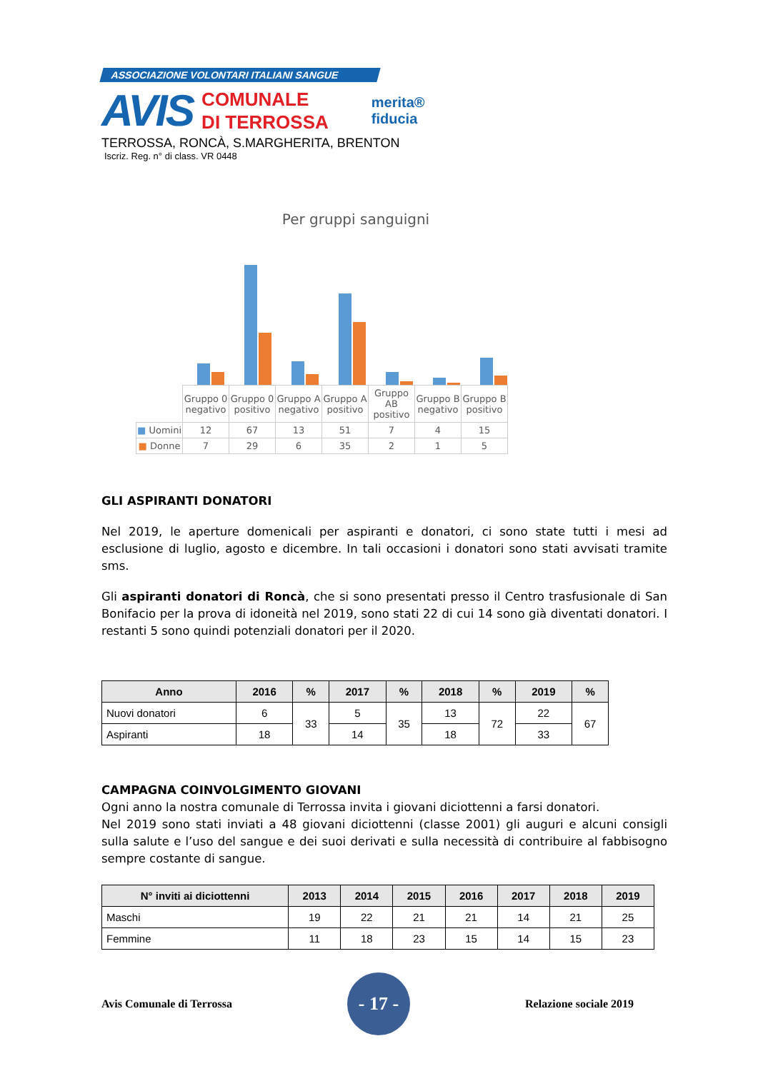ASSOCIAZIONE VOLONTARI ITALIANI SANGUE
AVIS
COMUNALE
DI TERROSSA
merita®
fiducia
TERROSSA, RONCÀ, S.MARGHERITA, BRENTON
Iscriz. Reg. n° di class. VR 0448
Per gruppi sanguigni
| | Gruppo 0 negativo | Gruppo 0 positivo | Gruppo A negativo | Gruppo A positivo | Gruppo AB positivo | Gruppo B negativo | Gruppo B positivo |
| ■ Uomini | 12 | 67 | 13 | 51 | 7 | 4 | 15 |
| ■ Donne | 7 | 29 | 6 | 35 | 2 | 1 | 5 |
GLI ASPIRANTI DONATORI
Nel 2019, le aperture domenicali per aspiranti e donatori, ci sono state tutti i mesi ad esclusione di luglio, agosto e dicembre. In tali occasioni i donatori sono stati avvisati tramite sms.
Gli aspiranti donatori di Roncà, che si sono presentati presso il Centro trasfusionale di San Bonifacio per la prova di idoneità nel 2019, sono stati 22 di cui 14 sono già diventati donatori. I restanti 5 sono quindi potenziali donatori per il 2020.
| Anno | 2016 | % | 2017 | % | 2018 | % | 2019 | % |
| --- | --- | --- | --- | --- | --- | --- | --- | --- |
| Nuovi donatori | 6 | 33 | 5 | 35 | 13 | 72 | 22 | 67 |
| Aspiranti | 18 | | 14 | | 18 | | 33 | |
CAMPAGNA COINVOLGIMENTO GIOVANI
Ogni anno la nostra comunale di Terrossa invita i giovani diciottenni a farsi donatori.
Nel 2019 sono stati inviati a 48 giovani diciottenni (classe 2001) gli auguri e alcuni consigli sulla salute e l’uso del sangue e dei suoi derivati e sulla necessità di contribuire al fabbisogno sempre costante di sangue.
| N° inviti ai diciottenni | 2013 | 2014 | 2015 | 2016 | 2017 | 2018 | 2019 |
| --- | --- | --- | --- | --- | --- | --- | --- |
| Maschi | 19 | 22 | 21 | 21 | 14 | 21 | 25 |
| Femmine | 11 | 18 | 23 | 15 | 14 | 15 | 23 |
Avis Comunale di Terrossa
- 17 -
Relazione sociale 2019